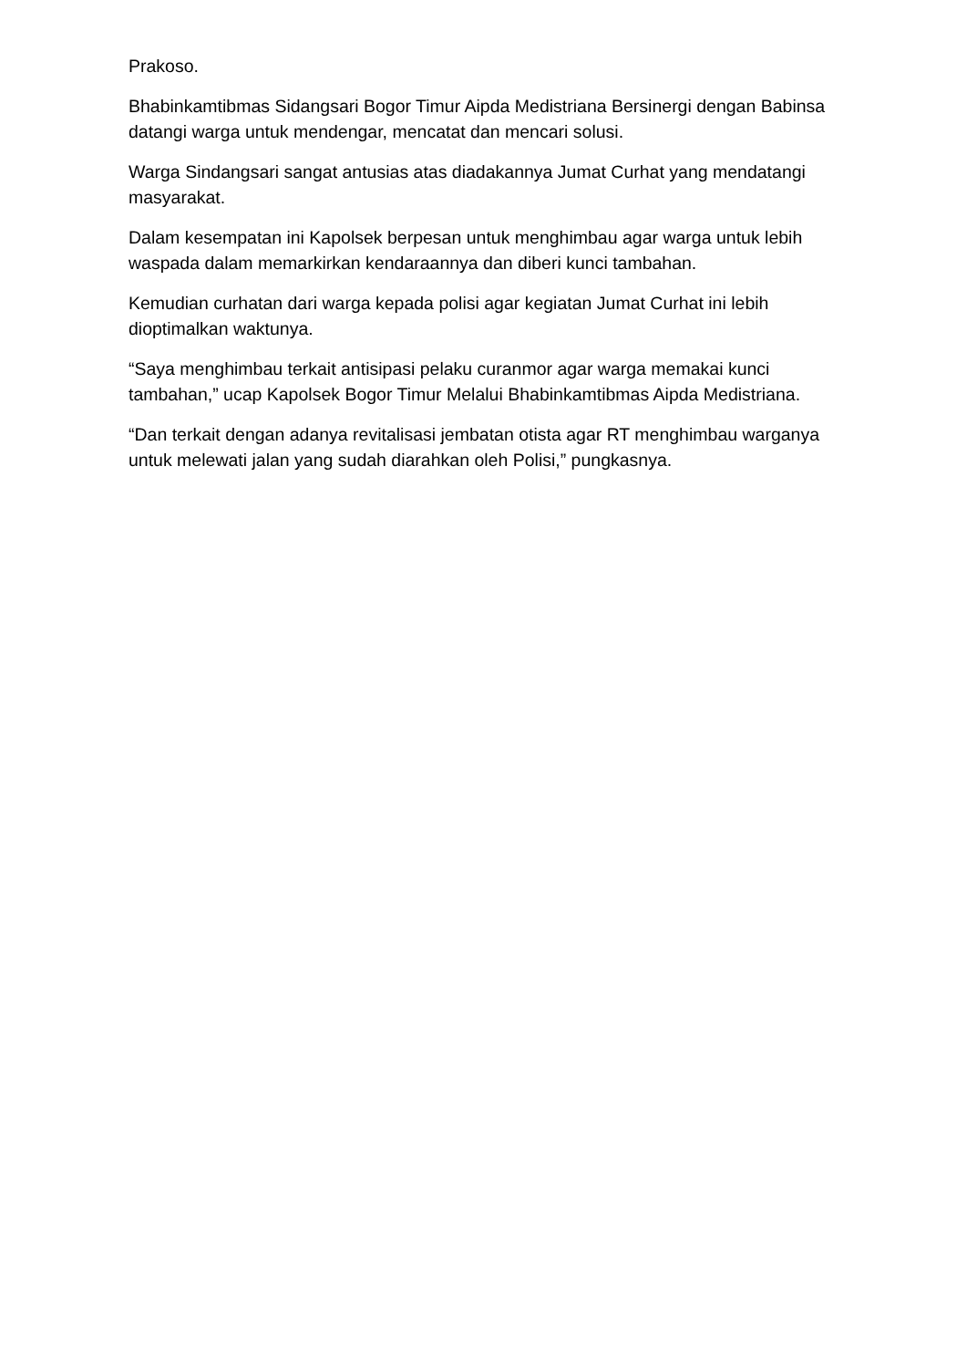Prakoso.
Bhabinkamtibmas Sidangsari Bogor Timur Aipda Medistriana Bersinergi dengan Babinsa datangi warga untuk mendengar, mencatat dan mencari solusi.
Warga Sindangsari sangat antusias atas diadakannya Jumat Curhat yang mendatangi masyarakat.
Dalam kesempatan ini Kapolsek berpesan untuk menghimbau agar warga untuk lebih waspada dalam memarkirkan kendaraannya dan diberi kunci tambahan.
Kemudian curhatan dari warga kepada polisi agar kegiatan Jumat Curhat ini lebih dioptimalkan waktunya.
“Saya menghimbau terkait antisipasi pelaku curanmor agar warga memakai kunci tambahan,” ucap Kapolsek Bogor Timur Melalui Bhabinkamtibmas Aipda Medistriana.
“Dan terkait dengan adanya revitalisasi jembatan otista agar RT menghimbau warganya untuk melewati jalan yang sudah diarahkan oleh Polisi,” pungkasnya.